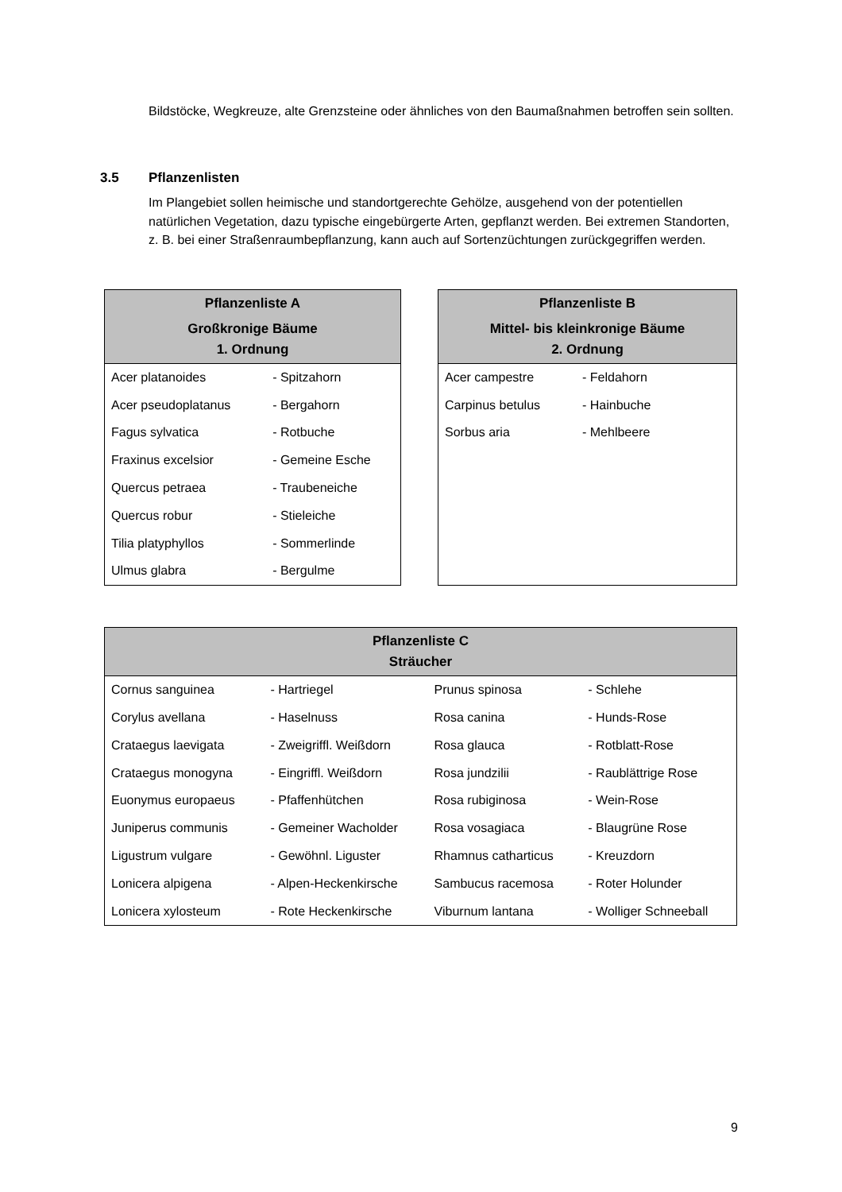Bildstöcke, Wegkreuze, alte Grenzsteine oder ähnliches von den Baumaßnahmen betroffen sein sollten.
3.5 Pflanzenlisten
Im Plangebiet sollen heimische und standortgerechte Gehölze, ausgehend von der potentiellen natürlichen Vegetation, dazu typische eingebürgerte Arten, gepflanzt werden. Bei extremen Standorten, z. B. bei einer Straßenraumbepflanzung, kann auch auf Sortenzüchtungen zurückgegriffen werden.
| Pflanzenliste A Großkronige Bäume 1. Ordnung | |
| --- | --- |
| Acer platanoides | - Spitzahorn |
| Acer pseudoplatanus | - Bergahorn |
| Fagus sylvatica | - Rotbuche |
| Fraxinus excelsior | - Gemeine Esche |
| Quercus petraea | - Traubeneiche |
| Quercus robur | - Stieleiche |
| Tilia platyphyllos | - Sommerlinde |
| Ulmus glabra | - Bergulme |
| Pflanzenliste B Mittel- bis kleinkronige Bäume 2. Ordnung | |
| --- | --- |
| Acer campestre | - Feldahorn |
| Carpinus betulus | - Hainbuche |
| Sorbus aria | - Mehlbeere |
| Pflanzenliste C Sträucher | | | |
| --- | --- | --- | --- |
| Cornus sanguinea | - Hartriegel | Prunus spinosa | - Schlehe |
| Corylus avellana | - Haselnuss | Rosa canina | - Hunds-Rose |
| Crataegus laevigata | - Zweigriffl. Weißdorn | Rosa glauca | - Rotblatt-Rose |
| Crataegus monogyna | - Eingriffl. Weißdorn | Rosa jundzilii | - Raublättrige Rose |
| Euonymus europaeus | - Pfaffenhütchen | Rosa rubiginosa | - Wein-Rose |
| Juniperus communis | - Gemeiner Wacholder | Rosa vosagiaca | - Blaugrüne Rose |
| Ligustrum vulgare | - Gewöhnl. Liguster | Rhamnus catharticus | - Kreuzdorn |
| Lonicera alpigena | - Alpen-Heckenkirsche | Sambucus racemosa | - Roter Holunder |
| Lonicera xylosteum | - Rote Heckenkirsche | Viburnum lantana | - Wolliger Schneeball |
9